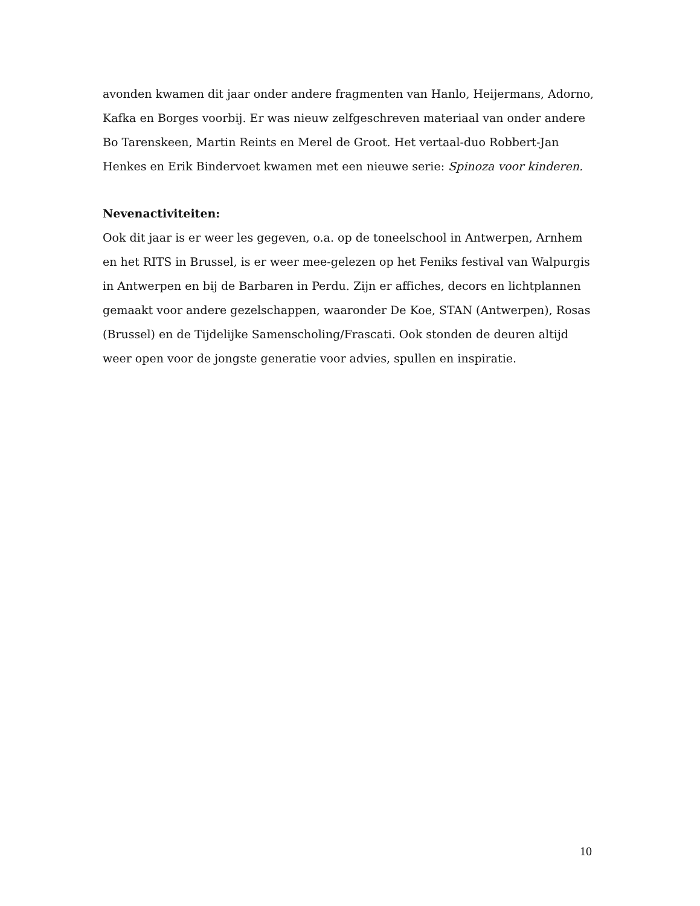avonden kwamen dit jaar onder andere fragmenten van Hanlo, Heijermans, Adorno, Kafka en Borges voorbij. Er was nieuw zelfgeschreven materiaal van onder andere Bo Tarenskeen, Martin Reints en Merel de Groot. Het vertaal-duo Robbert-Jan Henkes en Erik Bindervoet kwamen met een nieuwe serie: Spinoza voor kinderen.
Nevenactiviteiten:
Ook dit jaar is er weer les gegeven, o.a. op de toneelschool in Antwerpen, Arnhem en het RITS in Brussel, is er weer mee-gelezen op het Feniks festival van Walpurgis in Antwerpen en bij de Barbaren in Perdu. Zijn er affiches, decors en lichtplannen gemaakt voor andere gezelschappen, waaronder De Koe, STAN (Antwerpen), Rosas (Brussel) en de Tijdelijke Samenscholing/Frascati. Ook stonden de deuren altijd weer open voor de jongste generatie voor advies, spullen en inspiratie.
10